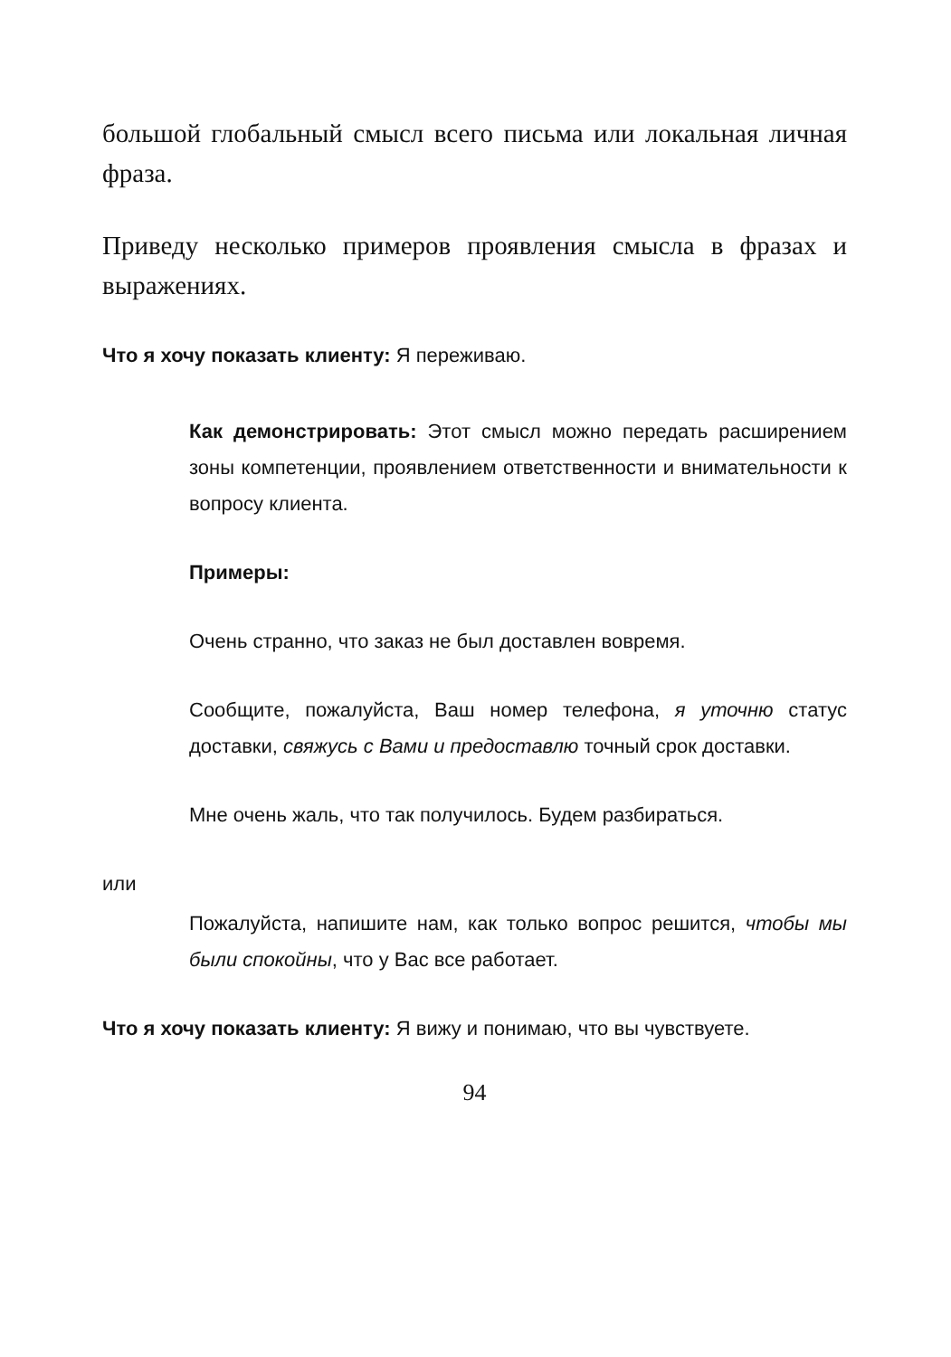большой глобальный смысл всего письма или локальная личная фраза.
Приведу несколько примеров проявления смысла в фразах и выражениях.
Что я хочу показать клиенту: Я переживаю.
Как демонстрировать: Этот смысл можно передать расширением зоны компетенции, проявлением ответственности и внимательности к вопросу клиента.
Примеры:
Очень странно, что заказ не был доставлен вовремя.
Сообщите, пожалуйста, Ваш номер телефона, я уточню статус доставки, свяжусь с Вами и предоставлю точный срок доставки.
Мне очень жаль, что так получилось. Будем разбираться.
или
Пожалуйста, напишите нам, как только вопрос решится, чтобы мы были спокойны, что у Вас все работает.
Что я хочу показать клиенту: Я вижу и понимаю, что вы чувствуете.
94